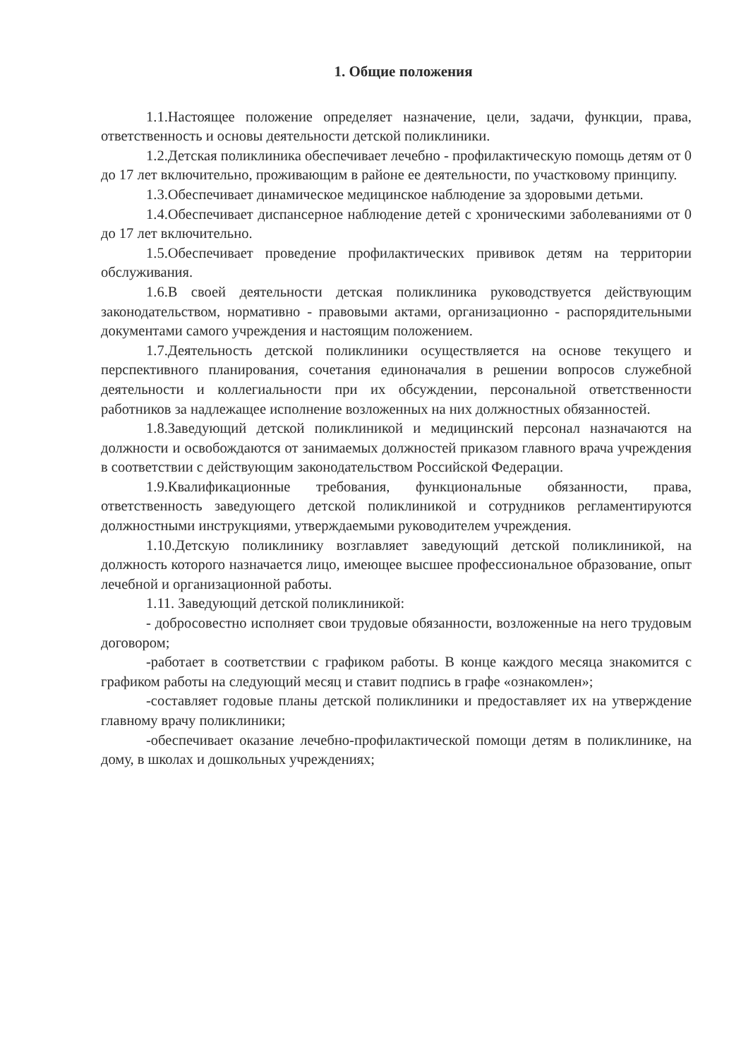1. Общие положения
1.1.Настоящее положение определяет назначение, цели, задачи, функции, права, ответственность и основы деятельности детской поликлиники.
1.2.Детская поликлиника обеспечивает лечебно - профилактическую помощь детям от 0 до 17 лет включительно, проживающим в районе ее деятельности, по участковому принципу.
1.3.Обеспечивает динамическое медицинское наблюдение за здоровыми детьми.
1.4.Обеспечивает диспансерное наблюдение детей с хроническими заболеваниями от 0 до 17 лет включительно.
1.5.Обеспечивает проведение профилактических прививок детям на территории обслуживания.
1.6.В своей деятельности детская поликлиника руководствуется действующим законодательством, нормативно - правовыми актами, организационно - распорядительными документами самого учреждения и настоящим положением.
1.7.Деятельность детской поликлиники осуществляется на основе текущего и перспективного планирования, сочетания единоначалия в решении вопросов служебной деятельности и коллегиальности при их обсуждении, персональной ответственности работников за надлежащее исполнение возложенных на них должностных обязанностей.
1.8.Заведующий детской поликлиникой и медицинский персонал назначаются на должности и освобождаются от занимаемых должностей приказом главного врача учреждения в соответствии с действующим законодательством Российской Федерации.
1.9.Квалификационные требования, функциональные обязанности, права, ответственность заведующего детской поликлиникой и сотрудников регламентируются должностными инструкциями, утверждаемыми руководителем учреждения.
1.10.Детскую поликлинику возглавляет заведующий детской поликлиникой, на должность которого назначается лицо, имеющее высшее профессиональное образование, опыт лечебной и организационной работы.
1.11. Заведующий детской поликлиникой:
- добросовестно исполняет свои трудовые обязанности, возложенные на него трудовым договором;
-работает в соответствии с графиком работы. В конце каждого месяца знакомится с графиком работы на следующий месяц и ставит подпись в графе «ознакомлен»;
-составляет годовые планы детской поликлиники и предоставляет их на утверждение главному врачу поликлиники;
-обеспечивает оказание лечебно-профилактической помощи детям в поликлинике, на дому, в школах и дошкольных учреждениях;